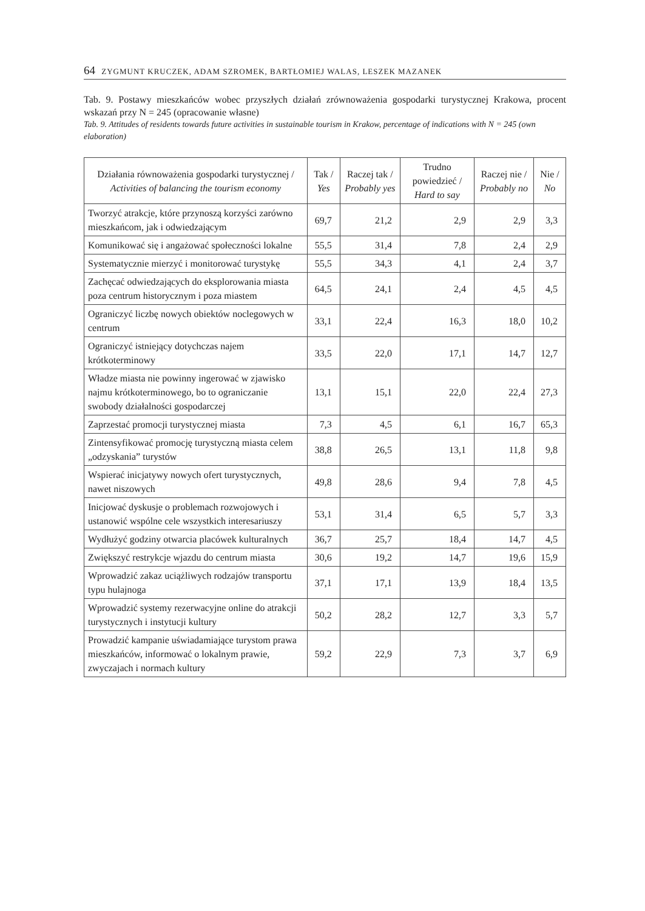64 ZYGMUNT KRUCZEK, ADAM SZROMEK, BARTŁOMIEJ WALAS, LESZEK MAZANEK
Tab. 9. Postawy mieszkańców wobec przyszłych działań zrównoważenia gospodarki turystycznej Krakowa, procent wskazań przy N = 245 (opracowanie własne)
Tab. 9. Attitudes of residents towards future activities in sustainable tourism in Krakow, percentage of indications with N = 245 (own elaboration)
| Działania równoważenia gospodarki turystycznej / Activities of balancing the tourism economy | Tak / Yes | Raczej tak / Probably yes | Trudno powiedzieć / Hard to say | Raczej nie / Probably no | Nie / No |
| --- | --- | --- | --- | --- | --- |
| Tworzyć atrakcje, które przynoszą korzyści zarówno mieszkańcom, jak i odwiedzającym | 69,7 | 21,2 | 2,9 | 2,9 | 3,3 |
| Komunikować się i angażować społeczności lokalne | 55,5 | 31,4 | 7,8 | 2,4 | 2,9 |
| Systematycznie mierzyć i monitorować turystykę | 55,5 | 34,3 | 4,1 | 2,4 | 3,7 |
| Zachęcać odwiedzających do eksplorowania miasta poza centrum historycznym i poza miastem | 64,5 | 24,1 | 2,4 | 4,5 | 4,5 |
| Ograniczyć liczbę nowych obiektów noclegowych w centrum | 33,1 | 22,4 | 16,3 | 18,0 | 10,2 |
| Ograniczyć istniejący dotychczas najem krótkoterminowy | 33,5 | 22,0 | 17,1 | 14,7 | 12,7 |
| Władze miasta nie powinny ingerować w zjawisko najmu krótkoterminowego, bo to ograniczanie swobody działalności gospodarczej | 13,1 | 15,1 | 22,0 | 22,4 | 27,3 |
| Zaprzestać promocji turystycznej miasta | 7,3 | 4,5 | 6,1 | 16,7 | 65,3 |
| Zintensyfikować promocję turystyczną miasta celem „odzyskania” turystów | 38,8 | 26,5 | 13,1 | 11,8 | 9,8 |
| Wspierać inicjatywy nowych ofert turystycznych, nawet niszowych | 49,8 | 28,6 | 9,4 | 7,8 | 4,5 |
| Inicjować dyskusje o problemach rozwojowych i ustanowić wspólne cele wszystkich interesariuszy | 53,1 | 31,4 | 6,5 | 5,7 | 3,3 |
| Wydłużyć godziny otwarcia placówek kulturalnych | 36,7 | 25,7 | 18,4 | 14,7 | 4,5 |
| Zwiększyć restrykcje wjazdu do centrum miasta | 30,6 | 19,2 | 14,7 | 19,6 | 15,9 |
| Wprowadzić zakaz uciążliwych rodzajów transportu typu hulajnoga | 37,1 | 17,1 | 13,9 | 18,4 | 13,5 |
| Wprowadzić systemy rezerwacyjne online do atrakcji turystycznych i instytucji kultury | 50,2 | 28,2 | 12,7 | 3,3 | 5,7 |
| Prowadzić kampanie uświadamiające turystom prawa mieszkańców, informować o lokalnym prawie, zwyczajach i normach kultury | 59,2 | 22,9 | 7,3 | 3,7 | 6,9 |